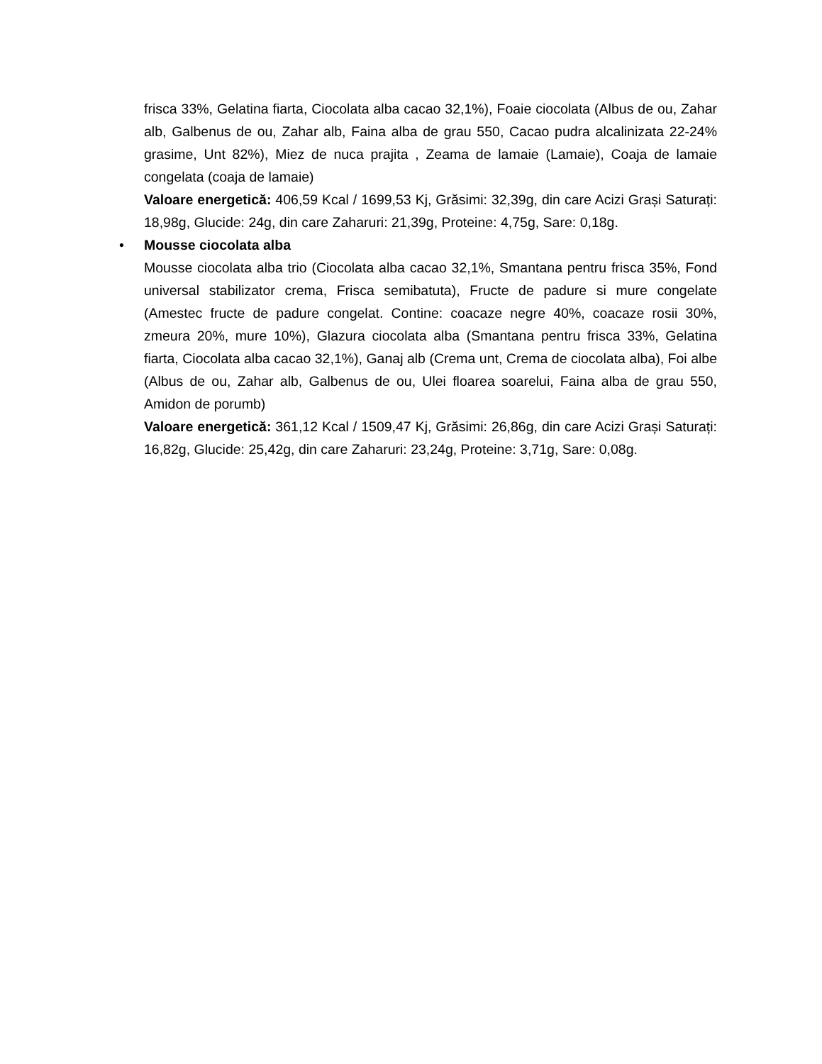frisca 33%, Gelatina fiarta, Ciocolata alba cacao 32,1%), Foaie ciocolata (Albus de ou, Zahar alb, Galbenus de ou, Zahar alb, Faina alba de grau 550, Cacao pudra alcalinizata 22-24% grasime, Unt 82%), Miez de nuca prajita , Zeama de lamaie (Lamaie), Coaja de lamaie congelata (coaja de lamaie)
Valoare energetică: 406,59 Kcal / 1699,53 Kj, Grăsimi: 32,39g, din care Acizi Grași Saturați: 18,98g, Glucide: 24g, din care Zaharuri: 21,39g, Proteine: 4,75g, Sare: 0,18g.
•
Mousse ciocolata alba
Mousse ciocolata alba trio (Ciocolata alba cacao 32,1%, Smantana pentru frisca 35%, Fond universal stabilizator crema, Frisca semibatuta), Fructe de padure si mure congelate (Amestec fructe de padure congelat. Contine: coacaze negre 40%, coacaze rosii 30%, zmeura 20%, mure 10%), Glazura ciocolata alba (Smantana pentru frisca 33%, Gelatina fiarta, Ciocolata alba cacao 32,1%), Ganaj alb (Crema unt, Crema de ciocolata alba), Foi albe (Albus de ou, Zahar alb, Galbenus de ou, Ulei floarea soarelui, Faina alba de grau 550, Amidon de porumb)
Valoare energetică: 361,12 Kcal / 1509,47 Kj, Grăsimi: 26,86g, din care Acizi Grași Saturați: 16,82g, Glucide: 25,42g, din care Zaharuri: 23,24g, Proteine: 3,71g, Sare: 0,08g.